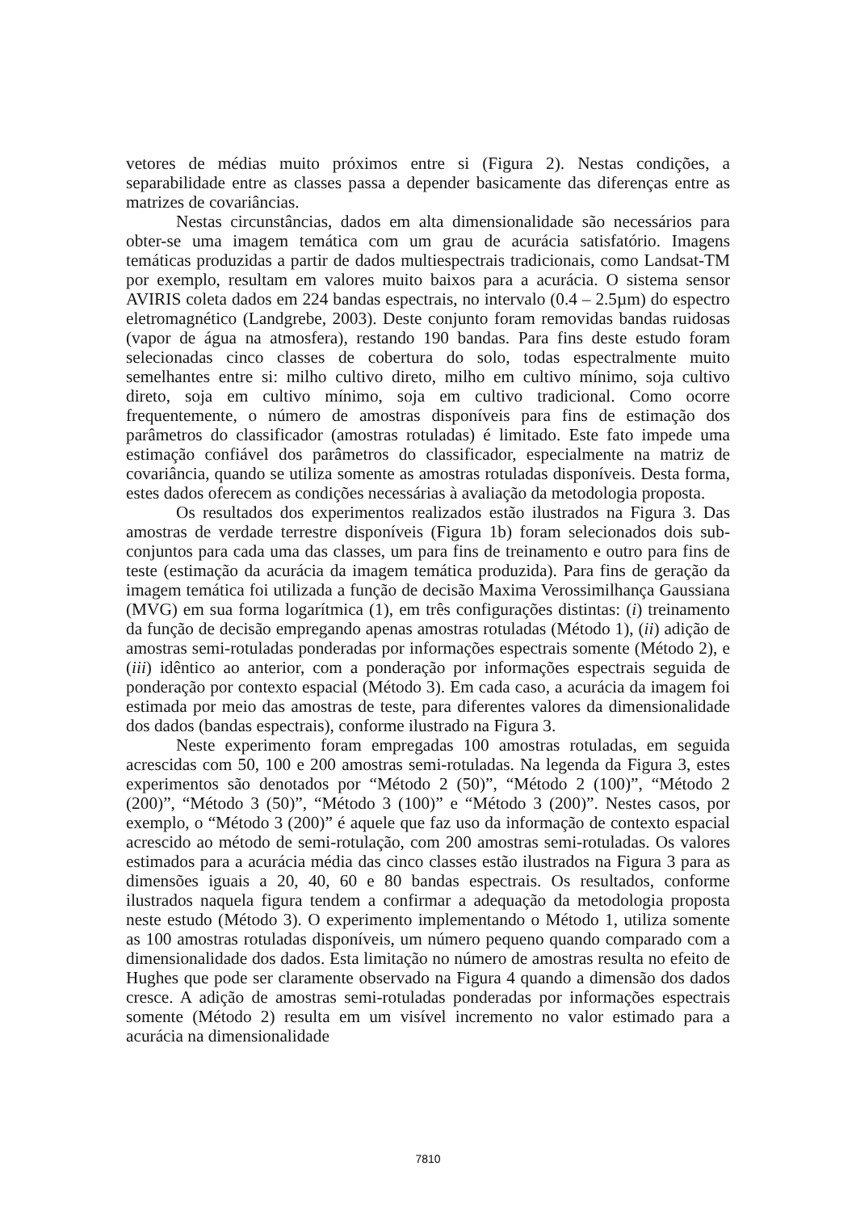vetores de médias muito próximos entre si (Figura 2). Nestas condições, a separabilidade entre as classes passa a depender basicamente das diferenças entre as matrizes de covariâncias.
Nestas circunstâncias, dados em alta dimensionalidade são necessários para obter-se uma imagem temática com um grau de acurácia satisfatório. Imagens temáticas produzidas a partir de dados multiespectrais tradicionais, como Landsat-TM por exemplo, resultam em valores muito baixos para a acurácia. O sistema sensor AVIRIS coleta dados em 224 bandas espectrais, no intervalo (0.4 – 2.5µm) do espectro eletromagnético (Landgrebe, 2003). Deste conjunto foram removidas bandas ruidosas (vapor de água na atmosfera), restando 190 bandas. Para fins deste estudo foram selecionadas cinco classes de cobertura do solo, todas espectralmente muito semelhantes entre si: milho cultivo direto, milho em cultivo mínimo, soja cultivo direto, soja em cultivo mínimo, soja em cultivo tradicional. Como ocorre frequentemente, o número de amostras disponíveis para fins de estimação dos parâmetros do classificador (amostras rotuladas) é limitado. Este fato impede uma estimação confiável dos parâmetros do classificador, especialmente na matriz de covariância, quando se utiliza somente as amostras rotuladas disponíveis. Desta forma, estes dados oferecem as condições necessárias à avaliação da metodologia proposta.
Os resultados dos experimentos realizados estão ilustrados na Figura 3. Das amostras de verdade terrestre disponíveis (Figura 1b) foram selecionados dois sub-conjuntos para cada uma das classes, um para fins de treinamento e outro para fins de teste (estimação da acurácia da imagem temática produzida). Para fins de geração da imagem temática foi utilizada a função de decisão Maxima Verossimilhança Gaussiana (MVG) em sua forma logarítmica (1), em três configurações distintas: (i) treinamento da função de decisão empregando apenas amostras rotuladas (Método 1), (ii) adição de amostras semi-rotuladas ponderadas por informações espectrais somente (Método 2), e (iii) idêntico ao anterior, com a ponderação por informações espectrais seguida de ponderação por contexto espacial (Método 3). Em cada caso, a acurácia da imagem foi estimada por meio das amostras de teste, para diferentes valores da dimensionalidade dos dados (bandas espectrais), conforme ilustrado na Figura 3.
Neste experimento foram empregadas 100 amostras rotuladas, em seguida acrescidas com 50, 100 e 200 amostras semi-rotuladas. Na legenda da Figura 3, estes experimentos são denotados por “Método 2 (50)”, “Método 2 (100)”, “Método 2 (200)”, “Método 3 (50)”, “Método 3 (100)” e “Método 3 (200)”. Nestes casos, por exemplo, o “Método 3 (200)” é aquele que faz uso da informação de contexto espacial acrescido ao método de semi-rotulação, com 200 amostras semi-rotuladas. Os valores estimados para a acurácia média das cinco classes estão ilustrados na Figura 3 para as dimensões iguais a 20, 40, 60 e 80 bandas espectrais. Os resultados, conforme ilustrados naquela figura tendem a confirmar a adequação da metodologia proposta neste estudo (Método 3). O experimento implementando o Método 1, utiliza somente as 100 amostras rotuladas disponíveis, um número pequeno quando comparado com a dimensionalidade dos dados. Esta limitação no número de amostras resulta no efeito de Hughes que pode ser claramente observado na Figura 4 quando a dimensão dos dados cresce. A adição de amostras semi-rotuladas ponderadas por informações espectrais somente (Método 2) resulta em um visível incremento no valor estimado para a acurácia na dimensionalidade
7810